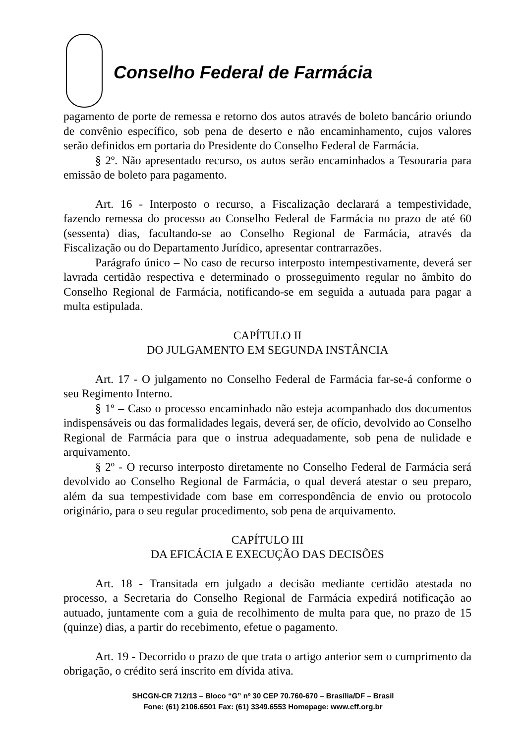Conselho Federal de Farmácia
pagamento de porte de remessa e retorno dos autos através de boleto bancário oriundo de convênio específico, sob pena de deserto e não encaminhamento, cujos valores serão definidos em portaria do Presidente do Conselho Federal de Farmácia.
§ 2º. Não apresentado recurso, os autos serão encaminhados a Tesouraria para emissão de boleto para pagamento.
Art. 16 - Interposto o recurso, a Fiscalização declarará a tempestividade, fazendo remessa do processo ao Conselho Federal de Farmácia no prazo de até 60 (sessenta) dias, facultando-se ao Conselho Regional de Farmácia, através da Fiscalização ou do Departamento Jurídico, apresentar contrarrazões.
Parágrafo único – No caso de recurso interposto intempestivamente, deverá ser lavrada certidão respectiva e determinado o prosseguimento regular no âmbito do Conselho Regional de Farmácia, notificando-se em seguida a autuada para pagar a multa estipulada.
CAPÍTULO II
DO JULGAMENTO EM SEGUNDA INSTÂNCIA
Art. 17 - O julgamento no Conselho Federal de Farmácia far-se-á conforme o seu Regimento Interno.
§ 1º – Caso o processo encaminhado não esteja acompanhado dos documentos indispensáveis ou das formalidades legais, deverá ser, de ofício, devolvido ao Conselho Regional de Farmácia para que o instrua adequadamente, sob pena de nulidade e arquivamento.
§ 2º - O recurso interposto diretamente no Conselho Federal de Farmácia será devolvido ao Conselho Regional de Farmácia, o qual deverá atestar o seu preparo, além da sua tempestividade com base em correspondência de envio ou protocolo originário, para o seu regular procedimento, sob pena de arquivamento.
CAPÍTULO III
DA EFICÁCIA E EXECUÇÃO DAS DECISÕES
Art. 18 - Transitada em julgado a decisão mediante certidão atestada no processo, a Secretaria do Conselho Regional de Farmácia expedirá notificação ao autuado, juntamente com a guia de recolhimento de multa para que, no prazo de 15 (quinze) dias, a partir do recebimento, efetue o pagamento.
Art. 19 - Decorrido o prazo de que trata o artigo anterior sem o cumprimento da obrigação, o crédito será inscrito em dívida ativa.
SHCGN-CR 712/13 – Bloco “G” nº 30 CEP 70.760-670 – Brasília/DF – Brasil
Fone: (61) 2106.6501 Fax: (61) 3349.6553 Homepage: www.cff.org.br